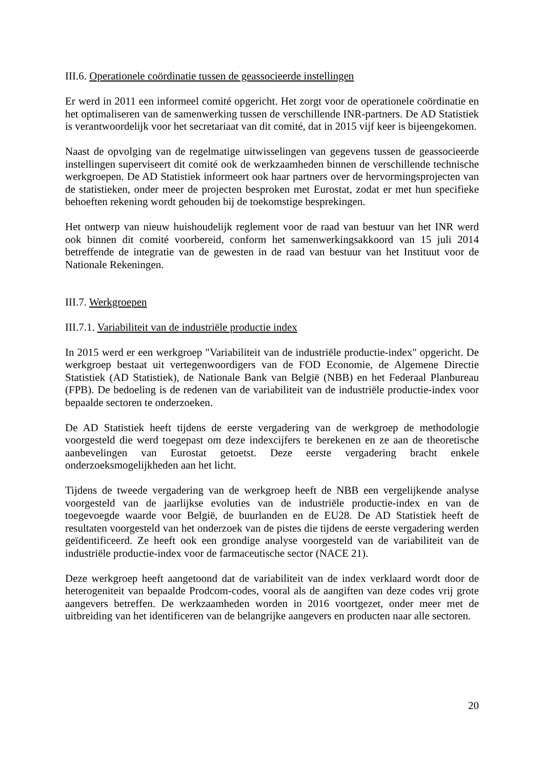III.6. Operationele coördinatie tussen de geassocieerde instellingen
Er werd in 2011 een informeel comité opgericht. Het zorgt voor de operationele coördinatie en het optimaliseren van de samenwerking tussen de verschillende INR-partners. De AD Statistiek is verantwoordelijk voor het secretariaat van dit comité, dat in 2015 vijf keer is bijeengekomen.
Naast de opvolging van de regelmatige uitwisselingen van gegevens tussen de geassocieerde instellingen superviseert dit comité ook de werkzaamheden binnen de verschillende technische werkgroepen. De AD Statistiek informeert ook haar partners over de hervormingsprojecten van de statistieken, onder meer de projecten besproken met Eurostat, zodat er met hun specifieke behoeften rekening wordt gehouden bij de toekomstige besprekingen.
Het ontwerp van nieuw huishoudelijk reglement voor de raad van bestuur van het INR werd ook binnen dit comité voorbereid, conform het samenwerkingsakkoord van 15 juli 2014 betreffende de integratie van de gewesten in de raad van bestuur van het Instituut voor de Nationale Rekeningen.
III.7. Werkgroepen
III.7.1. Variabiliteit van de industriële productie index
In 2015 werd er een werkgroep "Variabiliteit van de industriële productie-index" opgericht. De werkgroep bestaat uit vertegenwoordigers van de FOD Economie, de Algemene Directie Statistiek (AD Statistiek), de Nationale Bank van België (NBB) en het Federaal Planbureau (FPB). De bedoeling is de redenen van de variabiliteit van de industriële productie-index voor bepaalde sectoren te onderzoeken.
De AD Statistiek heeft tijdens de eerste vergadering van de werkgroep de methodologie voorgesteld die werd toegepast om deze indexcijfers te berekenen en ze aan de theoretische aanbevelingen van Eurostat getoetst. Deze eerste vergadering bracht enkele onderzoeksmogelijkheden aan het licht.
Tijdens de tweede vergadering van de werkgroep heeft de NBB een vergelijkende analyse voorgesteld van de jaarlijkse evoluties van de industriële productie-index en van de toegevoegde waarde voor België, de buurlanden en de EU28. De AD Statistiek heeft de resultaten voorgesteld van het onderzoek van de pistes die tijdens de eerste vergadering werden geïdentificeerd. Ze heeft ook een grondige analyse voorgesteld van de variabiliteit van de industriële productie-index voor de farmaceutische sector (NACE 21).
Deze werkgroep heeft aangetoond dat de variabiliteit van de index verklaard wordt door de heterogeniteit van bepaalde Prodcom-codes, vooral als de aangiften van deze codes vrij grote aangevers betreffen. De werkzaamheden worden in 2016 voortgezet, onder meer met de uitbreiding van het identificeren van de belangrijke aangevers en producten naar alle sectoren.
20